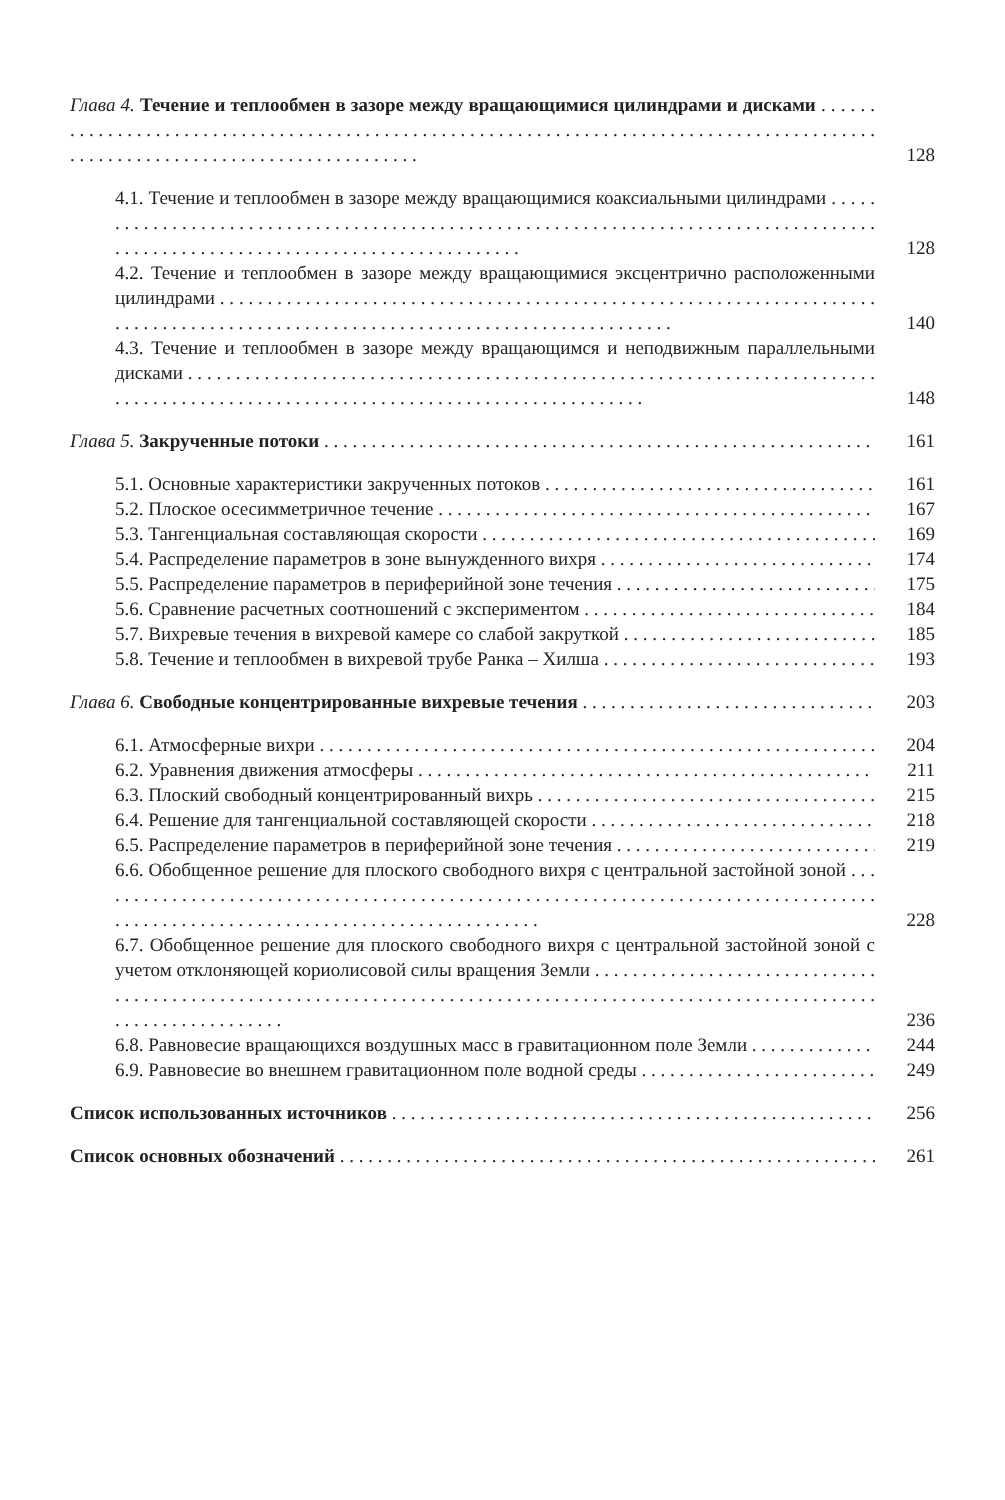Глава 4. Течение и теплообмен в зазоре между вращающимися цилиндрами и дисками
128
4.1. Течение и теплообмен в зазоре между вращающимися коаксиальными цилиндрами
128
4.2. Течение и теплообмен в зазоре между вращающимися эксцентрично расположенными цилиндрами
140
4.3. Течение и теплообмен в зазоре между вращающимся и неподвижным параллельными дисками
148
Глава 5. Закрученные потоки
161
5.1. Основные характеристики закрученных потоков
161
5.2. Плоское осесимметричное течение
167
5.3. Тангенциальная составляющая скорости
169
5.4. Распределение параметров в зоне вынужденного вихря
174
5.5. Распределение параметров в периферийной зоне течения
175
5.6. Сравнение расчетных соотношений с экспериментом
184
5.7. Вихревые течения в вихревой камере со слабой закруткой
185
5.8. Течение и теплообмен в вихревой трубе Ранка – Хилша
193
Глава 6. Свободные концентрированные вихревые течения
203
6.1. Атмосферные вихри
204
6.2. Уравнения движения атмосферы
211
6.3. Плоский свободный концентрированный вихрь
215
6.4. Решение для тангенциальной составляющей скорости
218
6.5. Распределение параметров в периферийной зоне течения
219
6.6. Обобщенное решение для плоского свободного вихря с центральной застойной зоной
228
6.7. Обобщенное решение для плоского свободного вихря с центральной застойной зоной с учетом отклоняющей кориолисовой силы вращения Земли
236
6.8. Равновесие вращающихся воздушных масс в гравитационном поле Земли
244
6.9. Равновесие во внешнем гравитационном поле водной среды
249
Список использованных источников
256
Список основных обозначений
261